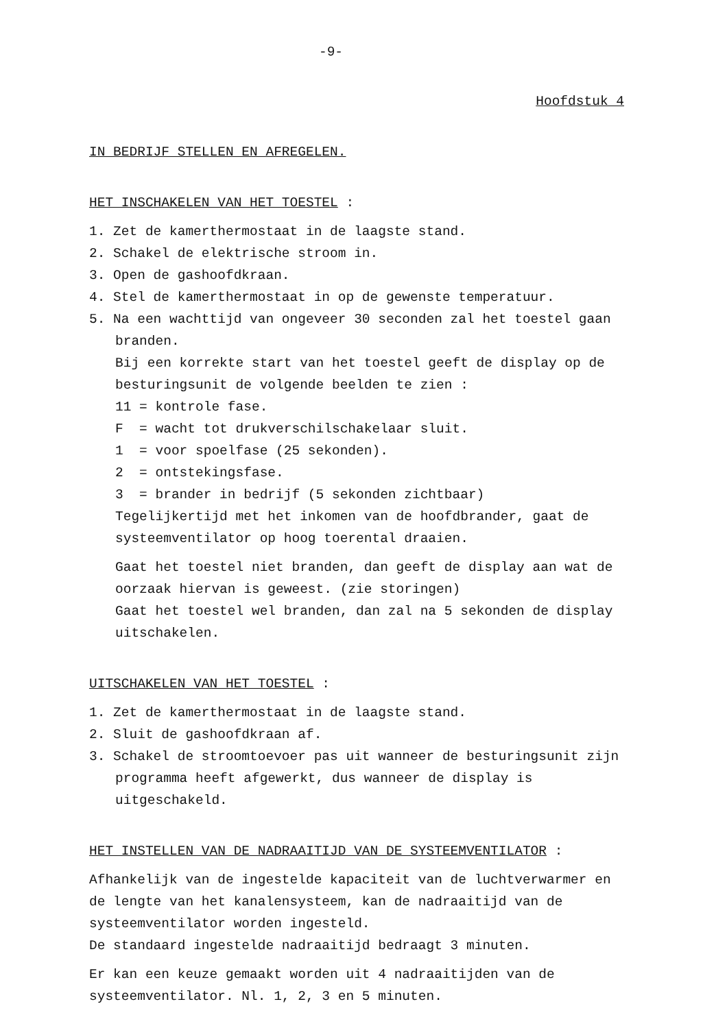-9-
Hoofdstuk 4
IN BEDRIJF STELLEN EN AFREGELEN.
HET INSCHAKELEN VAN HET TOESTEL :
1. Zet de kamerthermostaat in de laagste stand.
2. Schakel de elektrische stroom in.
3. Open de gashoofdkraan.
4. Stel de kamerthermostaat in op de gewenste temperatuur.
5. Na een wachttijd van ongeveer 30 seconden zal het toestel gaan branden.
Bij een korrekte start van het toestel geeft de display op de besturingsunit de volgende beelden te zien :
11 = kontrole fase.
F = wacht tot drukverschilschakelaar sluit.
1 = voor spoelfase (25 sekonden).
2 = ontstekingsfase.
3 = brander in bedrijf (5 sekonden zichtbaar)
Tegelijkertijd met het inkomen van de hoofdbrander, gaat de systeemventilator op hoog toerental draaien.
Gaat het toestel niet branden, dan geeft de display aan wat de oorzaak hiervan is geweest. (zie storingen)
Gaat het toestel wel branden, dan zal na 5 sekonden de display uitschakelen.
UITSCHAKELEN VAN HET TOESTEL :
1. Zet de kamerthermostaat in de laagste stand.
2. Sluit de gashoofdkraan af.
3. Schakel de stroomtoevoer pas uit wanneer de besturingsunit zijn programma heeft afgewerkt, dus wanneer de display is uitgeschakeld.
HET INSTELLEN VAN DE NADRAAITIJD VAN DE SYSTEEMVENTILATOR :
Afhankelijk van de ingestelde kapaciteit van de luchtverwarmer en de lengte van het kanalensysteem, kan de nadraaitijd van de systeemventilator worden ingesteld.
De standaard ingestelde nadraaitijd bedraagt 3 minuten.
Er kan een keuze gemaakt worden uit 4 nadraaitijden van de systeemventilator. Nl. 1, 2, 3 en 5 minuten.